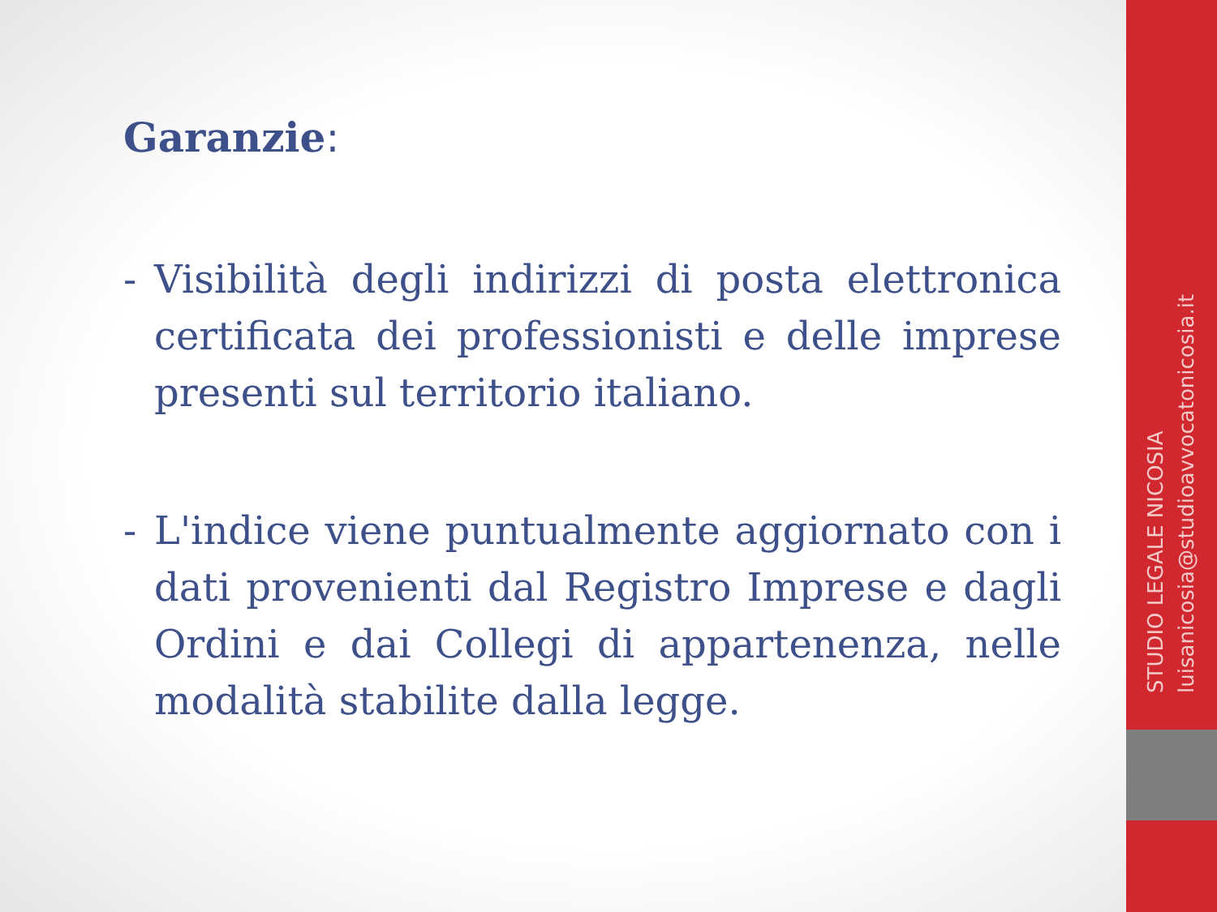Garanzie:
- Visibilità degli indirizzi di posta elettronica certificata dei professionisti e delle imprese presenti sul territorio italiano.
- L'indice viene puntualmente aggiornato con i dati provenienti dal Registro Imprese e dagli Ordini e dai Collegi di appartenenza, nelle modalità stabilite dalla legge.
STUDIO LEGALE NICOSIA
luisanicosia@studioavvocatonicosia.it